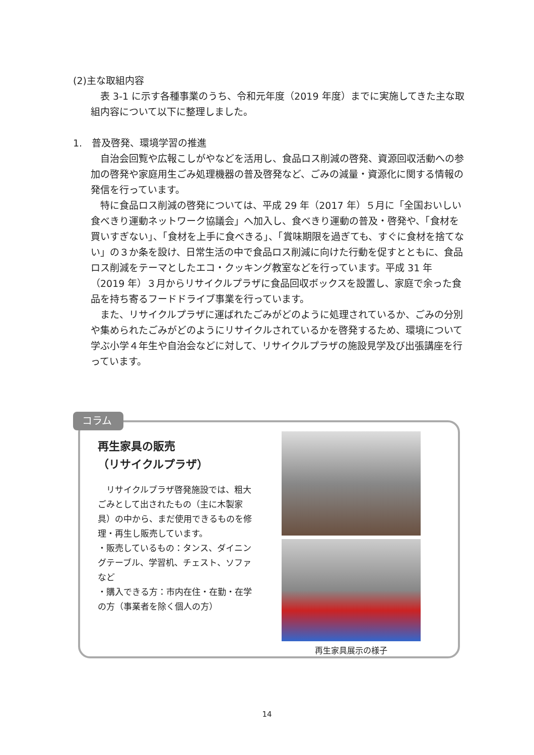(2)主な取組内容
　表 3-1 に示す各種事業のうち、令和元年度（2019 年度）までに実施してきた主な取組内容について以下に整理しました。
1.　普及啓発、環境学習の推進
　自治会回覧や広報こしがやなどを活用し、食品ロス削減の啓発、資源回収活動への参加の啓発や家庭用生ごみ処理機器の普及啓発など、ごみの減量・資源化に関する情報の発信を行っています。
　特に食品ロス削減の啓発については、平成 29 年（2017 年）５月に「全国おいしい食べきり運動ネットワーク協議会」へ加入し、食べきり運動の普及・啓発や、「食材を買いすぎない」、「食材を上手に食べきる」、「賞味期限を過ぎても、すぐに食材を捨てない」の３か条を設け、日常生活の中で食品ロス削減に向けた行動を促すとともに、食品ロス削減をテーマとしたエコ・クッキング教室などを行っています。平成 31 年（2019 年）３月からリサイクルプラザに食品回収ボックスを設置し、家庭で余った食品を持ち寄るフードドライブ事業を行っています。
　また、リサイクルプラザに運ばれたごみがどのように処理されているか、ごみの分別や集められたごみがどのようにリサイクルされているかを啓発するため、環境について学ぶ小学４年生や自治会などに対して、リサイクルプラザの施設見学及び出張講座を行っています。
再生家具の販売
（リサイクルプラザ）
　リサイクルプラザ啓発施設では、粗大ごみとして出されたもの（主に木製家具）の中から、まだ使用できるものを修理・再生し販売しています。
・販売しているもの：タンス、ダイニングテーブル、学習机、チェスト、ソファなど
・購入できる方：市内在住・在勤・在学の方（事業者を除く個人の方）
再生家具展示の様子
コラム
14